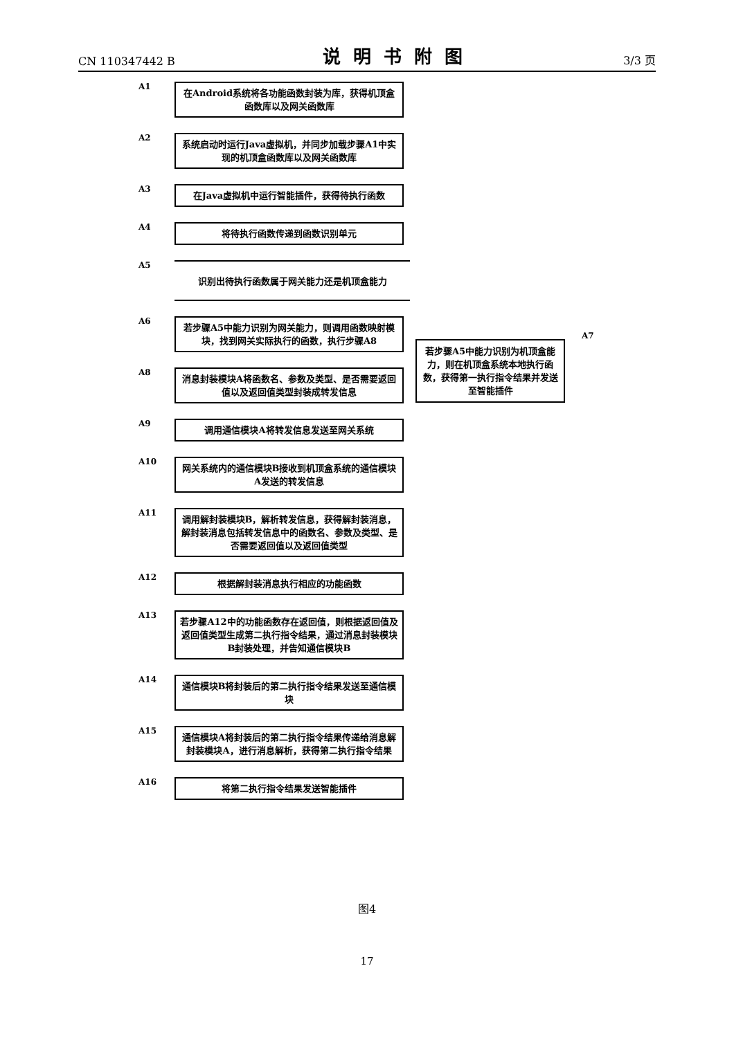CN 110347442 B 说明书附图 3/3 页
A1
在Android系统将各功能函数封装为库，获得机顶盒函数库以及网关函数库
A2
系统启动时运行Java虚拟机，并同步加载步骤A1中实现的机顶盒函数库以及网关函数库
A3
在Java虚拟机中运行智能插件，获得待执行函数
A4
将待执行函数传递到函数识别单元
A5
识别出待执行函数属于网关能力还是机顶盒能力
A6
若步骤A5中能力识别为网关能力，则调用函数映射模块，找到网关实际执行的函数，执行步骤A8
A8
消息封装模块A将函数名、参数及类型、是否需要返回值以及返回值类型封装成转发信息
A9
调用通信模块A将转发信息发送至网关系统
A10
网关系统内的通信模块B接收到机顶盒系统的通信模块A发送的转发信息
A11
调用解封装模块B，解析转发信息，获得解封装消息，解封装消息包括转发信息中的函数名、参数及类型、是否需要返回值以及返回值类型
A12
根据解封装消息执行相应的功能函数
A13
若步骤A12中的功能函数存在返回值，则根据返回值及返回值类型生成第二执行指令结果，通过消息封装模块B封装处理，并告知通信模块B
A14
通信模块B将封装后的第二执行指令结果发送至通信模块
A15
通信模块A将封装后的第二执行指令结果传递给消息解封装模块A，进行消息解析，获得第二执行指令结果
A16
将第二执行指令结果发送智能插件
A7
若步骤A5中能力识别为机顶盒能力，则在机顶盒系统本地执行函数，获得第一执行指令结果并发送至智能插件
图4
17